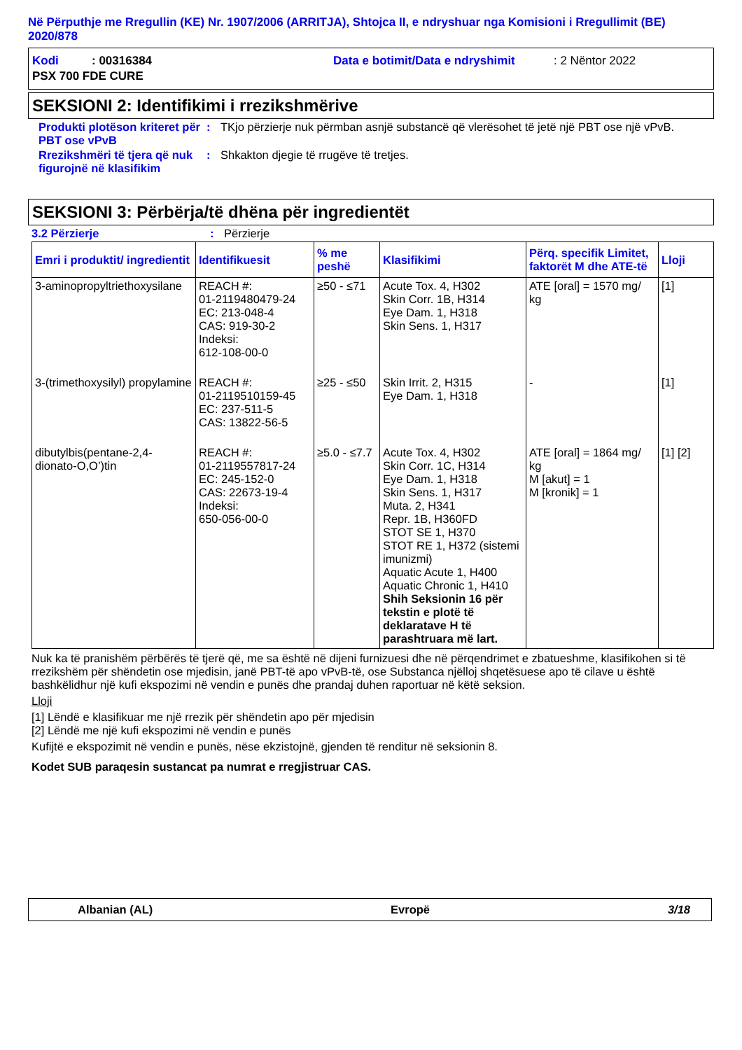Në Përputhje me Rregullin (KE) Nr. 1907/2006 (ARRITJA), Shtojca II, e ndryshuar nga Komisioni i Rregullimit (BE) 2020/878
Kodi : 00316384 Data e botimit/Data e ndryshimit: 2 Nëntor 2022
PSX 700 FDE CURE
SEKSIONI 2: Identifikimi i rrezikshmërive
Produkti plotëson kriteret për PBT ose vPvB
: TKjo përzierje nuk përmban asnjë substancë që vlerësohet të jetë një PBT ose një vPvB.
Rrezikshmëri të tjera që nuk figurojnë në klasifikim
: Shkakton djegie të rrugëve të tretjes.
SEKSIONI 3: Përbërja/të dhëna për ingredientët
3.2 Përzierje : Përzierje
| Emri i produktit/ ingredientit | Identifikuesit | % me peshë | Klasifikimi | Përq. specifik Limitet, faktorët M dhe ATE-të | Lloji |
| --- | --- | --- | --- | --- | --- |
| 3-aminopropyltriethoxysilane | REACH #: 01-2119480479-24 EC: 213-048-4 CAS: 919-30-2 Indeksi: 612-108-00-0 | ≥50 - ≤71 | Acute Tox. 4, H302 Skin Corr. 1B, H314 Eye Dam. 1, H318 Skin Sens. 1, H317 | ATE [oral] = 1570 mg/ kg | [1] |
| 3-(trimethoxysilyl) propylamine | REACH #: 01-2119510159-45 EC: 237-511-5 CAS: 13822-56-5 | ≥25 - ≤50 | Skin Irrit. 2, H315 Eye Dam. 1, H318 | - | [1] |
| dibutylbis(pentane-2,4-dionato-O,O’)tin | REACH #: 01-2119557817-24 EC: 245-152-0 CAS: 22673-19-4 Indeksi: 650-056-00-0 | ≥5.0 - ≤7.7 | Acute Tox. 4, H302 Skin Corr. 1C, H314 Eye Dam. 1, H318 Skin Sens. 1, H317 Muta. 2, H341 Repr. 1B, H360FD STOT SE 1, H370 STOT RE 1, H372 (sistemi imunizmi) Aquatic Acute 1, H400 Aquatic Chronic 1, H410 Shih Seksionin 16 për tekstin e plotë të deklaratave H të parashtruara më lart. | ATE [oral] = 1864 mg/ kg M [akut] = 1 M [kronik] = 1 | [1] [2] |
Nuk ka të pranishëm përbërës të tjerë që, me sa është në dijeni furnizuesi dhe në përqendrimet e zbatueshme, klasifikohen si të rrezikshëm për shëndetin ose mjedisin, janë PBT-të apo vPvB-të, ose Substanca njëlloj shqetësuese apo të cilave u është bashkëlidhur një kufi ekspozimi në vendin e punës dhe prandaj duhen raportuar në këtë seksion.
Lloji
[1] Lëndë e klasifikuar me një rrezik për shëndetin apo për mjedisin
[2] Lëndë me një kufi ekspozimi në vendin e punës
Kufijtë e ekspozimit në vendin e punës, nëse ekzistojnë, gjenden të renditur në seksionin 8.
Kodet SUB paraqesin sustancat pa numrat e rregjistruar CAS.
Albanian (AL) Evropë 3/18